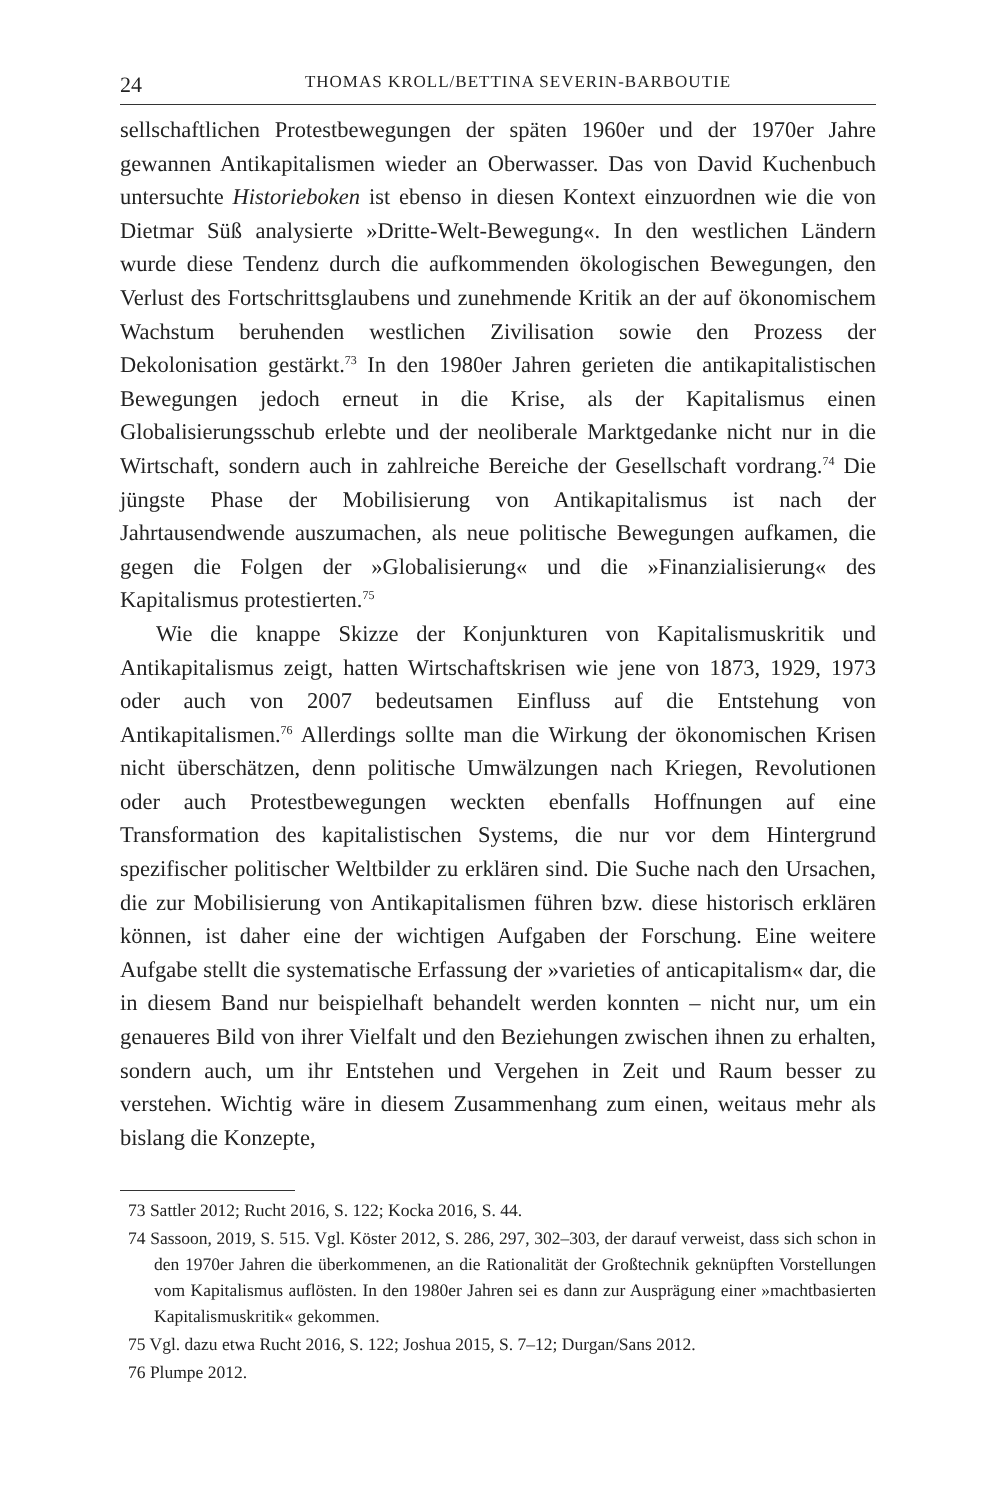24 THOMAS KROLL/BETTINA SEVERIN-BARBOUTIE
sellschaftlichen Protestbewegungen der späten 1960er und der 1970er Jahre gewannen Antikapitalismen wieder an Oberwasser. Das von David Kuchenbuch untersuchte Historieboken ist ebenso in diesen Kontext einzuordnen wie die von Dietmar Süß analysierte »Dritte-Welt-Bewegung«. In den westlichen Ländern wurde diese Tendenz durch die aufkommenden ökologischen Bewegungen, den Verlust des Fortschrittsglaubens und zunehmende Kritik an der auf ökonomischem Wachstum beruhenden westlichen Zivilisation sowie den Prozess der Dekolonisation gestärkt.<sup>73</sup> In den 1980er Jahren gerieten die antikapitalistischen Bewegungen jedoch erneut in die Krise, als der Kapitalismus einen Globalisierungsschub erlebte und der neoliberale Marktgedanke nicht nur in die Wirtschaft, sondern auch in zahlreiche Bereiche der Gesellschaft vordrang.<sup>74</sup> Die jüngste Phase der Mobilisierung von Antikapitalismus ist nach der Jahrtausendwende auszumachen, als neue politische Bewegungen aufkamen, die gegen die Folgen der »Globalisierung« und die »Finanzialisierung« des Kapitalismus protestierten.<sup>75</sup>
Wie die knappe Skizze der Konjunkturen von Kapitalismuskritik und Antikapitalismus zeigt, hatten Wirtschaftskrisen wie jene von 1873, 1929, 1973 oder auch von 2007 bedeutsamen Einfluss auf die Entstehung von Antikapitalismen.<sup>76</sup> Allerdings sollte man die Wirkung der ökonomischen Krisen nicht überschätzen, denn politische Umwälzungen nach Kriegen, Revolutionen oder auch Protestbewegungen weckten ebenfalls Hoffnungen auf eine Transformation des kapitalistischen Systems, die nur vor dem Hintergrund spezifischer politischer Weltbilder zu erklären sind. Die Suche nach den Ursachen, die zur Mobilisierung von Antikapitalismen führen bzw. diese historisch erklären können, ist daher eine der wichtigen Aufgaben der Forschung. Eine weitere Aufgabe stellt die systematische Erfassung der »varieties of anticapitalism« dar, die in diesem Band nur beispielhaft behandelt werden konnten – nicht nur, um ein genaueres Bild von ihrer Vielfalt und den Beziehungen zwischen ihnen zu erhalten, sondern auch, um ihr Entstehen und Vergehen in Zeit und Raum besser zu verstehen. Wichtig wäre in diesem Zusammenhang zum einen, weitaus mehr als bislang die Konzepte,
73 Sattler 2012; Rucht 2016, S. 122; Kocka 2016, S. 44.
74 Sassoon, 2019, S. 515. Vgl. Köster 2012, S. 286, 297, 302–303, der darauf verweist, dass sich schon in den 1970er Jahren die überkommenen, an die Rationalität der Großtechnik geknüpften Vorstellungen vom Kapitalismus auflösten. In den 1980er Jahren sei es dann zur Ausprägung einer »machtbasierten Kapitalismuskritik« gekommen.
75 Vgl. dazu etwa Rucht 2016, S. 122; Joshua 2015, S. 7–12; Durgan/Sans 2012.
76 Plumpe 2012.